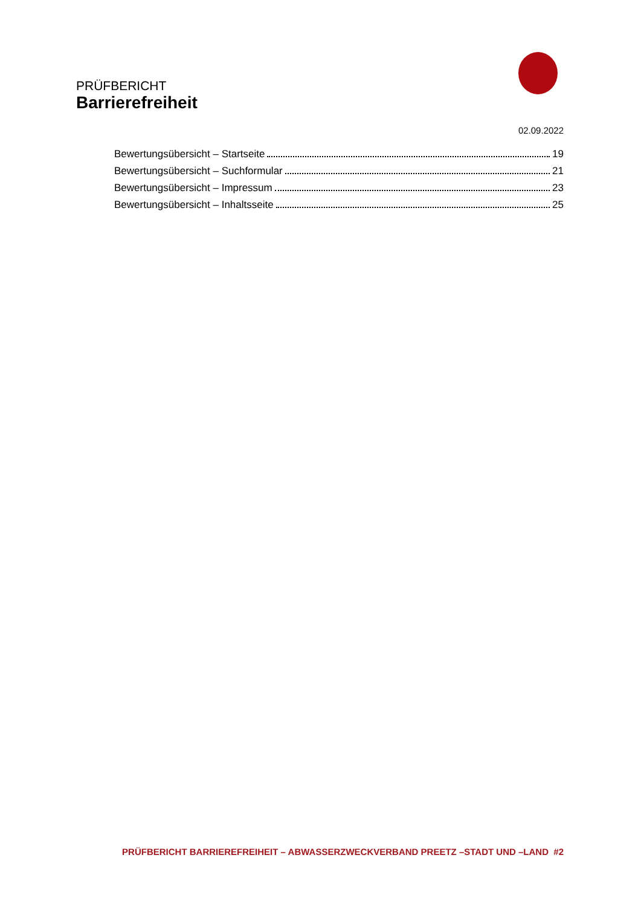PRÜFBERICHT
Barrierefreiheit
02.09.2022
Bewertungsübersicht – Startseite 19
Bewertungsübersicht – Suchformular 21
Bewertungsübersicht – Impressum 23
Bewertungsübersicht – Inhaltsseite 25
PRÜFBERICHT BARRIEREFREIHEIT – ABWASSERZWECKVERBAND PREETZ –STADT UND –LAND #2